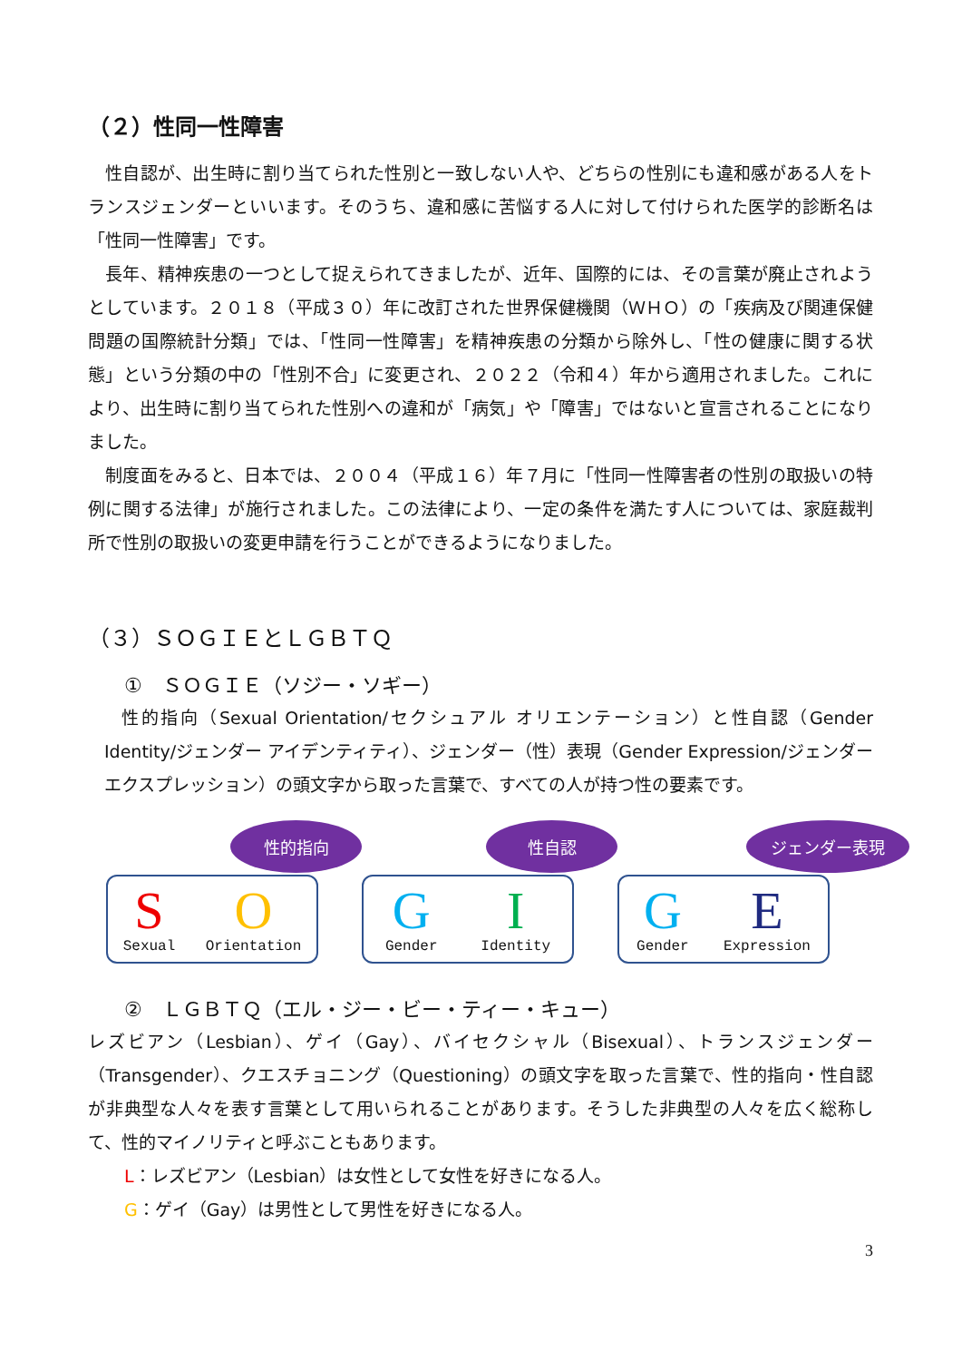（２）性同一性障害
性自認が、出生時に割り当てられた性別と一致しない人や、どちらの性別にも違和感がある人をトランスジェンダーといいます。そのうち、違和感に苦悩する人に対して付けられた医学的診断名は「性同一性障害」です。
長年、精神疾患の一つとして捉えられてきましたが、近年、国際的には、その言葉が廃止されようとしています。２０１８（平成３０）年に改訂された世界保健機関（ＷＨＯ）の「疾病及び関連保健問題の国際統計分類」では、「性同一性障害」を精神疾患の分類から除外し、「性の健康に関する状態」という分類の中の「性別不合」に変更され、２０２２（令和４）年から適用されました。これにより、出生時に割り当てられた性別への違和が「病気」や「障害」ではないと宣言されることになりました。
制度面をみると、日本では、２００４（平成１６）年７月に「性同一性障害者の性別の取扱いの特例に関する法律」が施行されました。この法律により、一定の条件を満たす人については、家庭裁判所で性別の取扱いの変更申請を行うことができるようになりました。
（３）ＳＯＧＩＥとＬＧＢＴＱ
①　ＳＯＧＩＥ（ソジー・ソギー）
性的指向（Sexual Orientation/セクシュアル オリエンテーション）と性自認（Gender Identity/ジェンダー アイデンティティ）、ジェンダー（性）表現（Gender Expression/ジェンダー　エクスプレッション）の頭文字から取った言葉で、すべての人が持つ性の要素です。
性的指向
S
Sexual
O
Orientation
性自認
G
Gender
I
Identity
ジェンダー表現
G
Gender
E
Expression
②　ＬＧＢＴＱ（エル・ジー・ビー・ティー・キュー）
レズビアン（Lesbian）、ゲイ（Gay）、バイセクシャル（Bisexual）、トランスジェンダー（Transgender）、クエスチョニング（Questioning）の頭文字を取った言葉で、性的指向・性自認が非典型な人々を表す言葉として用いられることがあります。そうした非典型の人々を広く総称して、性的マイノリティと呼ぶこともあります。
L：レズビアン（Lesbian）は女性として女性を好きになる人。
G：ゲイ（Gay）は男性として男性を好きになる人。
3